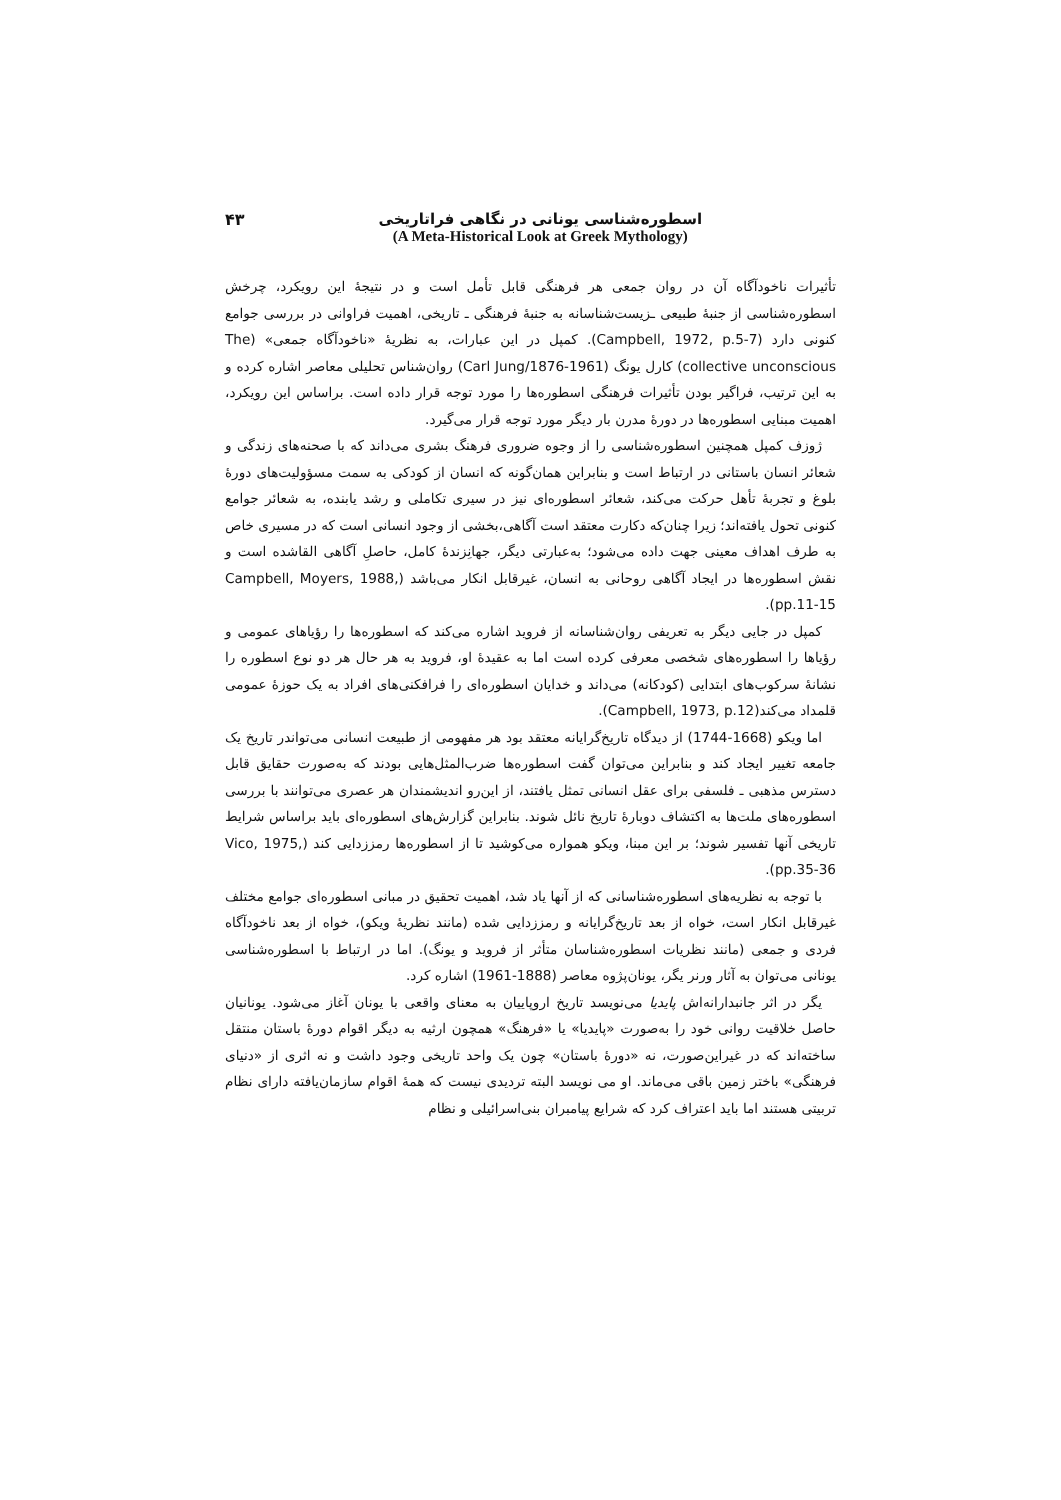اسطوره‌شناسی یونانی در نگاهی فراتاریخی
(A Meta-Historical Look at Greek Mythology)
۴۳
تأثیرات ناخودآگاه آن در روان جمعی هر فرهنگی قابل تأمل است و در نتیجهٔ این رویکرد، چرخش اسطوره‌شناسی از جنبهٔ طبیعی ـزیست‌شناسانه به جنبهٔ فرهنگی ـ تاریخی، اهمیت فراوانی در بررسی جوامع کنونی دارد (Campbell, 1972, p.5-7). کمپل در این عبارات، به نظریهٔ «ناخودآگاه جمعی» (The collective unconscious) کارل یونگ (Carl Jung/1876-1961) روان‌شناس تحلیلی معاصر اشاره کرده و به این ترتیب، فراگیر بودن تأثیرات فرهنگی اسطوره‌ها را مورد توجه قرار داده است. براساس این رویکرد، اهمیت مبنایی اسطوره‌ها در دورهٔ مدرن بار دیگر مورد توجه قرار می‌گیرد.
ژوزف کمپل همچنین اسطوره‌شناسی را از وجوه ضروری فرهنگ بشری می‌داند که با صحنه‌های زندگی و شعائر انسان باستانی در ارتباط است و بنابراین همان‌گونه که انسان از کودکی به سمت مسؤولیت‌های دورهٔ بلوغ و تجربهٔ تأهل حرکت می‌کند، شعائر اسطوره‌ای نیز در سیری تکاملی و رشد یابنده، به شعائر جوامع کنونی تحول یافته‌اند؛ زیرا چنان‌که دکارت معتقد است آگاهی،بخشی از وجود انسانی است که در مسیری خاص به طرف اهداف معینی جهت داده می‌شود؛ به‌عبارتی دیگر، جهانِزندهٔ کامل، حاصلِ آگاهی القاشده است و نقش اسطوره‌ها در ایجاد آگاهی روحانی به انسان، غیرقابل انکار می‌باشد (Campbell, Moyers, 1988, pp.11-15).
کمپل در جایی دیگر به تعریفی روان‌شناسانه از فروید اشاره می‌کند که اسطوره‌ها را رؤیاهای عمومی و رؤیاها را اسطوره‌های شخصی معرفی کرده است اما به عقیدهٔ او، فروید به هر حال هر دو نوع اسطوره را نشانهٔ سرکوب‌های ابتدایی (کودکانه) می‌داند و خدایان اسطوره‌ای را فرافکنی‌های افراد به یک حوزهٔ عمومی قلمداد می‌کند(Campbell, 1973, p.12).
اما ویکو (1668-1744) از دیدگاه تاریخ‌گرایانه معتقد بود هر مفهومی از طبیعت انسانی می‌تواندر تاریخ یک جامعه تغییر ایجاد کند و بنابراین می‌توان گفت اسطوره‌ها ضرب‌المثل‌هایی بودند که به‌صورت حقایق قابل دسترس مذهبی ـ فلسفی برای عقل انسانی تمثل یافتند، از این‌رو اندیشمندان هر عصری می‌توانند با بررسی اسطوره‌های ملت‌ها به اکتشاف دوبارهٔ تاریخ نائل شوند. بنابراین گزارش‌های اسطوره‌ای باید براساس شرایط تاریخی آنها تفسیر شوند؛ بر این مبنا، ویکو همواره می‌کوشید تا از اسطوره‌ها رمززدایی کند (Vico, 1975, pp.35-36).
با توجه به نظریه‌های اسطوره‌شناسانی که از آنها یاد شد، اهمیت تحقیق در مبانی اسطوره‌ای جوامع مختلف غیرقابل انکار است، خواه از بعد تاریخ‌گرایانه و رمززدایی شده (مانند نظریهٔ ویکو)، خواه از بعد ناخودآگاه فردی و جمعی (مانند نظریات اسطوره‌شناسان متأثر از فروید و یونگ). اما در ارتباط با اسطوره‌شناسی یونانی می‌توان به آثار ورنر یگر، یونان‌پژوه معاصر (1888-1961) اشاره کرد.
یگر در اثر جانبدارانه‌اش پایدیا می‌نویسد تاریخ اروپاییان به معنای واقعی با یونان آغاز می‌شود. یونانیان حاصل خلاقیت روانی خود را به‌صورت «پایدیا» یا «فرهنگ» همچون ارثیه به دیگر اقوام دورهٔ باستان منتقل ساخته‌اند که در غیراین‌صورت، نه «دورهٔ باستان» چون یک واحد تاریخی وجود داشت و نه اثری از «دنیای فرهنگی» باختر زمین باقی می‌ماند. او می نویسد البته تردیدی نیست که همهٔ اقوام سازمان‌یافته دارای نظام تربیتی هستند اما باید اعتراف کرد که شرایع پیامبران بنی‌اسرائیلی و نظام